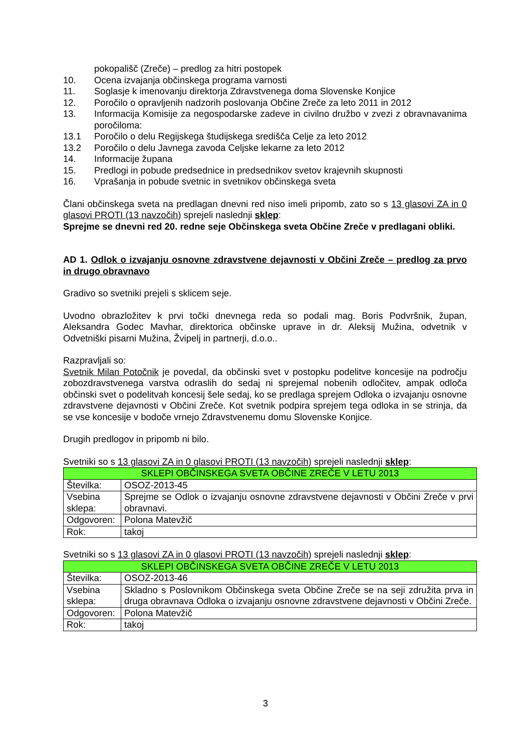pokopališč (Zreče) – predlog za hitri postopek
10. Ocena izvajanja občinskega programa varnosti
11. Soglasje k imenovanju direktorja Zdravstvenega doma Slovenske Konjice
12. Poročilo o opravljenih nadzorih poslovanja Občine Zreče za leto 2011 in 2012
13. Informacija Komisije za negospodarske zadeve in civilno družbo v zvezi z obravnavanima poročiloma:
13.1 Poročilo o delu Regijskega študijskega središča Celje za leto 2012
13.2 Poročilo o delu Javnega zavoda Celjske lekarne za leto 2012
14. Informacije župana
15. Predlogi in pobude predsednice in predsednikov svetov krajevnih skupnosti
16. Vprašanja in pobude svetnic in svetnikov občinskega sveta
Člani občinskega sveta na predlagan dnevni red niso imeli pripomb, zato so s 13 glasovi ZA in 0 glasovi PROTI (13 navzočih) sprejeli naslednji sklep:
Sprejme se dnevni red 20. redne seje Občinskega sveta Občine Zreče v predlagani obliki.
AD 1. Odlok o izvajanju osnovne zdravstvene dejavnosti v Občini Zreče – predlog za prvo in drugo obravnavo
Gradivo so svetniki prejeli s sklicem seje.
Uvodno obrazložitev k prvi točki dnevnega reda so podali mag. Boris Podvršnik, župan, Aleksandra Godec Mavhar, direktorica občinske uprave in dr. Aleksij Mužina, odvetnik v Odvetniški pisarni Mužina, Žvipelj in partnerji, d.o.o..
Razpravljali so:
Svetnik Milan Potočnik je povedal, da občinski svet v postopku podelitve koncesije na področju zobozdravstvenega varstva odraslih do sedaj ni sprejemal nobenih odločitev, ampak odloča občinski svet o podelitvah koncesij šele sedaj, ko se predlaga sprejem Odloka o izvajanju osnovne zdravstvene dejavnosti v Občini Zreče. Kot svetnik podpira sprejem tega odloka in se strinja, da se vse koncesije v bodoče vrnejo Zdravstvenemu domu Slovenske Konjice.
Drugih predlogov in pripomb ni bilo.
Svetniki so s 13 glasovi ZA in 0 glasovi PROTI (13 navzočih) sprejeli naslednji sklep:
| SKLEPI OBČINSKEGA SVETA OBČINE ZREČE V LETU 2013 | |
| Številka: | OSOZ-2013-45 |
| Vsebina sklepa: | Sprejme se Odlok o izvajanju osnovne zdravstvene dejavnosti v Občini Zreče v prvi obravnavi. |
| Odgovoren: | Polona Matevžič |
| Rok: | takoj |
Svetniki so s 13 glasovi ZA in 0 glasovi PROTI (13 navzočih) sprejeli naslednji sklep:
| SKLEPI OBČINSKEGA SVETA OBČINE ZREČE V LETU 2013 | |
| Številka: | OSOZ-2013-46 |
| Vsebina sklepa: | Skladno s Poslovnikom Občinskega sveta Občine Zreče se na seji združita prva in druga obravnava Odloka o izvajanju osnovne zdravstvene dejavnosti v Občini Zreče. |
| Odgovoren: | Polona Matevžič |
| Rok: | takoj |
3